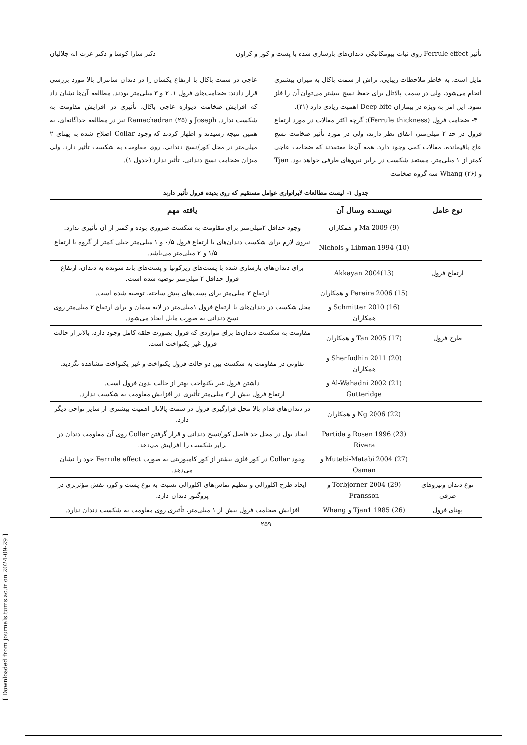تأثیر Ferrule effect روی ثبات بیومکانیکی دندان‌های بازسازی شده با پست و کور و کراون دکتر سارا کوشا و دکتر عزت اله جلالیان
مایل است. به خاطر ملاحظات زیبایی، تراش از سمت باکال به میزان بیشتری انجام می‌شود، ولی در سمت پالاتال برای حفظ نسج بیشتر می‌توان آن را فلز نمود. این امر به ویژه در بیماران Deep bite اهمیت زیادی دارد (۳۱).
۴- ضخامت فرول (Ferrule thickness): گرچه اکثر مقالات در مورد ارتفاع فرول در حد ۲ میلی‌متر، اتفاق نظر دارند، ولی در مورد تأثیر ضخامت نسج عاج باقیمانده، مقالات کمی وجود دارد. همه آن‌ها معتقدند که ضخامت عاجی کمتر از ۱ میلی‌متر، مستعد شکست در برابر نیروهای طرفی خواهد بود. Tjan و Whang (۲۶) سه گروه ضخامت
عاجی در سمت باکال با ارتفاع یکسان را در دندان سانترال بالا مورد بررسی قرار دادند: ضخامت‌های فرول ۱، ۲ و ۳ میلی‌متر بودند. مطالعه آن‌ها نشان داد که افزایش ضخامت دیواره عاجی باکال، تأثیری در افزایش مقاومت به شکست ندارد. Joseph و Ramachadran (۲۵) نیز در مطالعه جداگانه‌ای، به همین نتیجه رسیدند و اظهار کردند که وجود Collar اصلاح شده به پهنای ۲ میلی‌متر در محل کور/نسج دندانی، روی مقاومت به شکست تأثیر دارد، ولی میزان ضخامت نسج دندانی، تأثیر ندارد (جدول ۱).
جدول ۱- لیست مطالعات لابراتواری عوامل مستقیم که روی پدیده فرول تأثیر دارند
| نوع عامل | نویسنده وسال آن | یافته مهم |
| --- | --- | --- |
| | Ma 2009 (9) و همکاران | وجود حداقل ۲میلی‌متر برای مقاومت به شکست ضروری بوده و کمتر از آن تأثیری ندارد. |
| | Libman 1994 (10) و Nichols | نیروی لازم برای شکست دندان‌های با ارتفاع فرول ۰/۵ و ۱ میلی‌متر خیلی کمتر از گروه با ارتفاع ۱/۵ و ۲ میلی‌متر می‌باشد. |
| ارتفاع فرول | Akkayan 2004(13) | برای دندان‌های بازسازی شده با پست‌های زیرکونیا و پست‌های باند شونده به دندان، ارتفاع فرول حداقل ۲ میلی‌متر توصیه شده است. |
| | Pereira 2006 (15) و همکاران | ارتفاع ۳ میلی‌متر برای پست‌های پیش ساخته، توصیه شده است. |
| | Schmitter 2010 (16) و همکاران | محل شکست در دندان‌های با ارتفاع فرول ۱میلی‌متر در لایه سمان و برای ارتفاع ۲ میلی‌متر روی نسج دندانی به صورت مایل ایجاد می‌شود. |
| طرح فرول | Tan 2005 (17) و همکاران | مقاومت به شکست دندان‌ها برای مواردی که فرول بصورت حلقه کامل وجود دارد، بالاتر از حالت فرول غیر یکنواخت است. |
| | Sherfudhin 2011 (20) و همکاران | تفاوتی در مقاومت به شکست بین دو حالت فرول یکنواخت و غیر یکنواخت مشاهده نگردید. |
| | Al-Wahadni 2002 (21) و Gutteridge | داشتن فرول غیر یکنواخت بهتر از حالت بدون فرول است. ارتفاع فرول بیش از ۳ میلی‌متر تأثیری در افزایش مقاومت به شکست ندارد. |
| | Ng 2006 (22) و همکاران | در دندان‌های قدام بالا محل قرارگیری فرول در سمت پالاتال اهمیت بیشتری از سایر نواحی دیگر دارد. |
| | Rosen 1996 (23) و Partida Rivera | ایجاد بول در محل حد فاصل کور/نسج دندانی و قرار گرفتن Collar روی آن مقاومت دندان در برابر شکست را افزایش می‌دهد. |
| | Mutebi-Matabi 2004 (27) و Osman | وجود Collar در کور فلزی بیشتر از کور کامپوزیتی به صورت Ferrule effect خود را نشان می‌دهد. |
| نوع دندان ونیروهای طرفی | Torbjorner 2004 (29) و Fransson | ایجاد طرح اکلوزالی و تنظیم تماس‌های اکلوزالی نسبت به نوع پست و کور، نقش مؤثرتری در پروگنوز دندان دارد. |
| پهنای فرول | Tjan1 1985 (26) و Whang | افزایش ضخامت فرول بیش از ۱ میلی‌متر، تأثیری روی مقاومت به شکست دندان ندارد. |
۲۵۹
[ Downloaded from journals.tums.ac.ir on 2024-09-29 ]